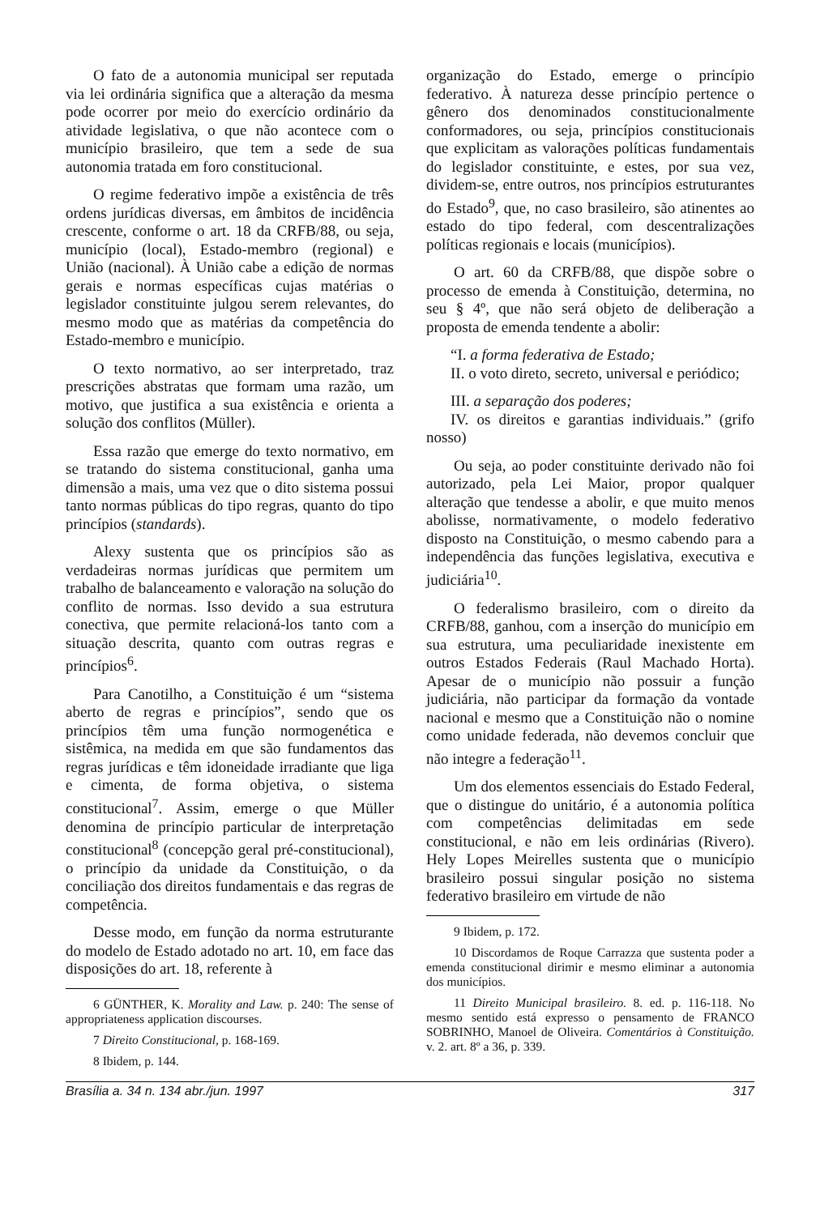O fato de a autonomia municipal ser reputada via lei ordinária significa que a alteração da mesma pode ocorrer por meio do exercício ordinário da atividade legislativa, o que não acontece com o município brasileiro, que tem a sede de sua autonomia tratada em foro constitucional.
O regime federativo impõe a existência de três ordens jurídicas diversas, em âmbitos de incidência crescente, conforme o art. 18 da CRFB/88, ou seja, município (local), Estado-membro (regional) e União (nacional). À União cabe a edição de normas gerais e normas específicas cujas matérias o legislador constituinte julgou serem relevantes, do mesmo modo que as matérias da competência do Estado-membro e município.
O texto normativo, ao ser interpretado, traz prescrições abstratas que formam uma razão, um motivo, que justifica a sua existência e orienta a solução dos conflitos (Müller).
Essa razão que emerge do texto normativo, em se tratando do sistema constitucional, ganha uma dimensão a mais, uma vez que o dito sistema possui tanto normas públicas do tipo regras, quanto do tipo princípios (standards).
Alexy sustenta que os princípios são as verdadeiras normas jurídicas que permitem um trabalho de balanceamento e valoração na solução do conflito de normas. Isso devido a sua estrutura conectiva, que permite relacioná-los tanto com a situação descrita, quanto com outras regras e princípios<sup>6</sup>.
Para Canotilho, a Constituição é um “sistema aberto de regras e princípios”, sendo que os princípios têm uma função normogenética e sistêmica, na medida em que são fundamentos das regras jurídicas e têm idoneidade irradiante que liga e cimenta, de forma objetiva, o sistema constitucional<sup>7</sup>. Assim, emerge o que Müller denomina de princípio particular de interpretação constitucional<sup>8</sup> (concepção geral pré-constitucional), o princípio da unidade da Constituição, o da conciliação dos direitos fundamentais e das regras de competência.
Desse modo, em função da norma estruturante do modelo de Estado adotado no art. 10, em face das disposições do art. 18, referente à
6 GÜNTHER, K. Morality and Law. p. 240: The sense of appropriateness application discourses.
7 Direito Constitucional, p. 168-169.
8 Ibidem, p. 144.
organização do Estado, emerge o princípio federativo. À natureza desse princípio pertence o gênero dos denominados constitucionalmente conformadores, ou seja, princípios constitucionais que explicitam as valorações políticas fundamentais do legislador constituinte, e estes, por sua vez, dividem-se, entre outros, nos princípios estruturantes do Estado<sup>9</sup>, que, no caso brasileiro, são atinentes ao estado do tipo federal, com descentralizações políticas regionais e locais (municípios).
O art. 60 da CRFB/88, que dispõe sobre o processo de emenda à Constituição, determina, no seu § 4º, que não será objeto de deliberação a proposta de emenda tendente a abolir:
“I. a forma federativa de Estado;
II. o voto direto, secreto, universal e periódico;
III. a separação dos poderes;
IV. os direitos e garantias individuais.” (grifo nosso)
Ou seja, ao poder constituinte derivado não foi autorizado, pela Lei Maior, propor qualquer alteração que tendesse a abolir, e que muito menos abolisse, normativamente, o modelo federativo disposto na Constituição, o mesmo cabendo para a independência das funções legislativa, executiva e judiciária<sup>10</sup>.
O federalismo brasileiro, com o direito da CRFB/88, ganhou, com a inserção do município em sua estrutura, uma peculiaridade inexistente em outros Estados Federais (Raul Machado Horta). Apesar de o município não possuir a função judiciária, não participar da formação da vontade nacional e mesmo que a Constituição não o nomine como unidade federada, não devemos concluir que não integre a federação<sup>11</sup>.
Um dos elementos essenciais do Estado Federal, que o distingue do unitário, é a autonomia política com competências delimitadas em sede constitucional, e não em leis ordinárias (Rivero). Hely Lopes Meirelles sustenta que o município brasileiro possui singular posição no sistema federativo brasileiro em virtude de não
9 Ibidem, p. 172.
10 Discordamos de Roque Carrazza que sustenta poder a emenda constitucional dirimir e mesmo eliminar a autonomia dos municípios.
11 Direito Municipal brasileiro. 8. ed. p. 116-118. No mesmo sentido está expresso o pensamento de FRANCO SOBRINHO, Manoel de Oliveira. Comentários à Constituição. v. 2. art. 8º a 36, p. 339.
Brasília a. 34 n. 134 abr./jun. 1997 317